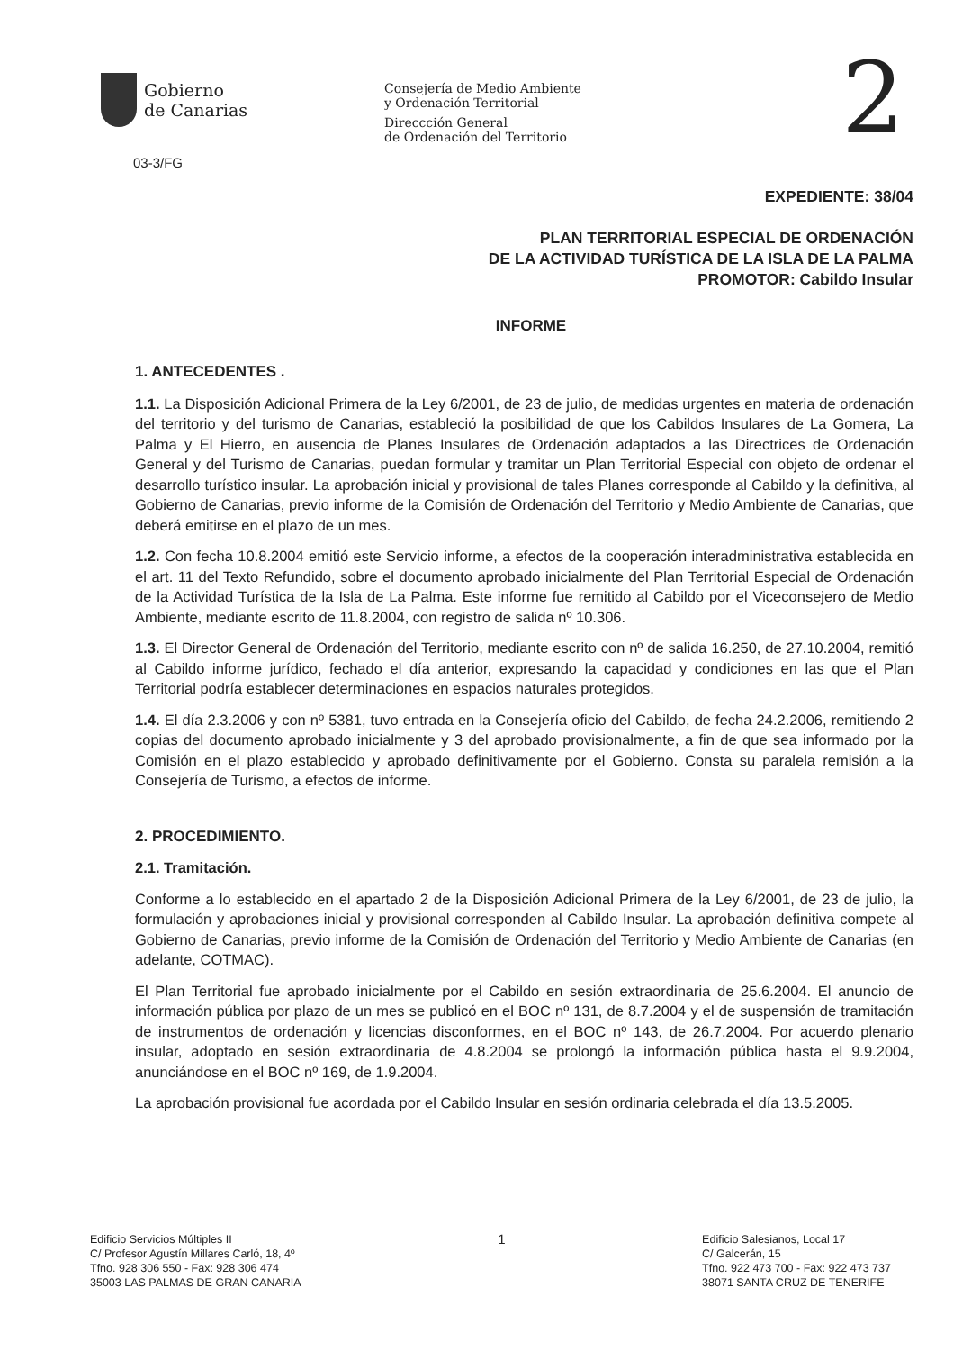Gobierno
de Canarias
Consejería de Medio Ambiente
y Ordenación Territorial
Direccción General
de Ordenación del Territorio
2
03-3/FG
EXPEDIENTE: 38/04
PLAN TERRITORIAL ESPECIAL DE ORDENACIÓN
DE LA ACTIVIDAD TURÍSTICA DE LA ISLA DE LA PALMA
PROMOTOR: Cabildo Insular
INFORME
1. ANTECEDENTES .
1.1. La Disposición Adicional Primera de la Ley 6/2001, de 23 de julio, de medidas urgentes en materia de ordenación del territorio y del turismo de Canarias, estableció la posibilidad de que los Cabildos Insulares de La Gomera, La Palma y El Hierro, en ausencia de Planes Insulares de Ordenación adaptados a las Directrices de Ordenación General y del Turismo de Canarias, puedan formular y tramitar un Plan Territorial Especial con objeto de ordenar el desarrollo turístico insular. La aprobación inicial y provisional de tales Planes corresponde al Cabildo y la definitiva, al Gobierno de Canarias, previo informe de la Comisión de Ordenación del Territorio y Medio Ambiente de Canarias, que deberá emitirse en el plazo de un mes.
1.2. Con fecha 10.8.2004 emitió este Servicio informe, a efectos de la cooperación interadministrativa establecida en el art. 11 del Texto Refundido, sobre el documento aprobado inicialmente del Plan Territorial Especial de Ordenación de la Actividad Turística de la Isla de La Palma. Este informe fue remitido al Cabildo por el Viceconsejero de Medio Ambiente, mediante escrito de 11.8.2004, con registro de salida nº 10.306.
1.3. El Director General de Ordenación del Territorio, mediante escrito con nº de salida 16.250, de 27.10.2004, remitió al Cabildo informe jurídico, fechado el día anterior, expresando la capacidad y condiciones en las que el Plan Territorial podría establecer determinaciones en espacios naturales protegidos.
1.4. El día 2.3.2006 y con nº 5381, tuvo entrada en la Consejería oficio del Cabildo, de fecha 24.2.2006, remitiendo 2 copias del documento aprobado inicialmente y 3 del aprobado provisionalmente, a fin de que sea informado por la Comisión en el plazo establecido y aprobado definitivamente por el Gobierno. Consta su paralela remisión a la Consejería de Turismo, a efectos de informe.
2. PROCEDIMIENTO.
2.1. Tramitación.
Conforme a lo establecido en el apartado 2 de la Disposición Adicional Primera de la Ley 6/2001, de 23 de julio, la formulación y aprobaciones inicial y provisional corresponden al Cabildo Insular. La aprobación definitiva compete al Gobierno de Canarias, previo informe de la Comisión de Ordenación del Territorio y Medio Ambiente de Canarias (en adelante, COTMAC).
El Plan Territorial fue aprobado inicialmente por el Cabildo en sesión extraordinaria de 25.6.2004. El anuncio de información pública por plazo de un mes se publicó en el BOC nº 131, de 8.7.2004 y el de suspensión de tramitación de instrumentos de ordenación y licencias disconformes, en el BOC nº 143, de 26.7.2004. Por acuerdo plenario insular, adoptado en sesión extraordinaria de 4.8.2004 se prolongó la información pública hasta el 9.9.2004, anunciándose en el BOC nº 169, de 1.9.2004.
La aprobación provisional fue acordada por el Cabildo Insular en sesión ordinaria celebrada el día 13.5.2005.
Edificio Servicios Múltiples II
C/ Profesor Agustín Millares Carló, 18, 4º
Tfno. 928 306 550 - Fax: 928 306 474
35003 LAS PALMAS DE GRAN CANARIA
1
Edificio Salesianos, Local 17
C/ Galcerán, 15
Tfno. 922 473 700 - Fax: 922 473 737
38071 SANTA CRUZ DE TENERIFE